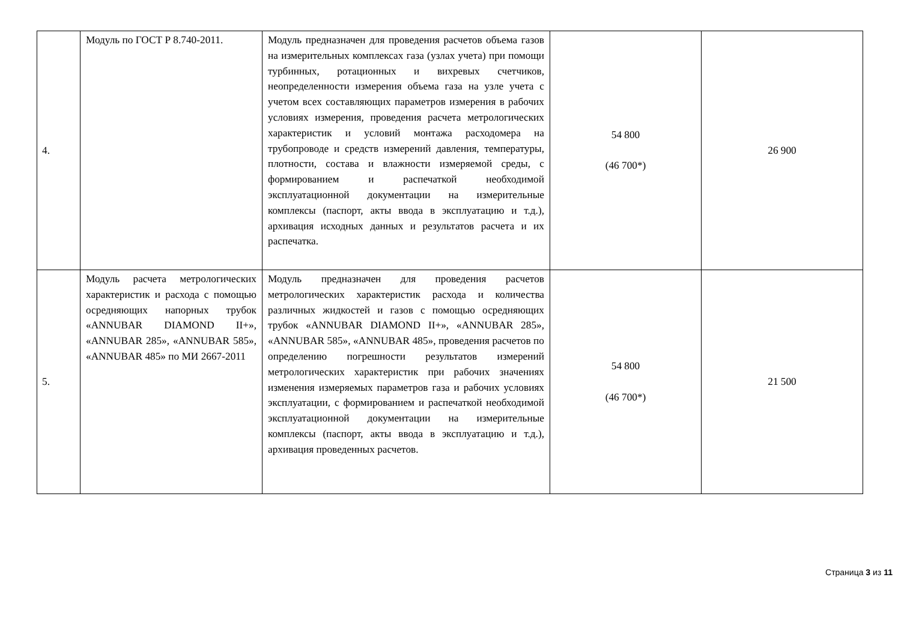| 4. | Модуль по ГОСТ Р 8.740-2011. | Модуль предназначен для проведения расчетов объема газов на измерительных комплексах газа (узлах учета) при помощи турбинных, ротационных и вихревых счетчиков, неопределенности измерения объема газа на узле учета с учетом всех составляющих параметров измерения в рабочих условиях измерения, проведения расчета метрологических характеристик и условий монтажа расходомера на трубопроводе и средств измерений давления, температуры, плотности, состава и влажности измеряемой среды, с формированием и распечаткой необходимой эксплуатационной документации на измерительные комплексы (паспорт, акты ввода в эксплуатацию и т.д.), архивация исходных данных и результатов расчета и их распечатка. | 54 800 (46 700*) | 26 900 |
| 5. | Модуль расчета метрологических характеристик и расхода с помощью осредняющих напорных трубок «ANNUBAR DIAMOND II+», «ANNUBAR 285», «ANNUBAR 585», «ANNUBAR 485» по МИ 2667-2011 | Модуль предназначен для проведения расчетов метрологических характеристик расхода и количества различных жидкостей и газов с помощью осредняющих трубок «ANNUBAR DIAMOND II+», «ANNUBAR 285», «ANNUBAR 585», «ANNUBAR 485», проведения расчетов по определению погрешности результатов измерений метрологических характеристик при рабочих значениях изменения измеряемых параметров газа и рабочих условиях эксплуатации, с формированием и распечаткой необходимой эксплуатационной документации на измерительные комплексы (паспорт, акты ввода в эксплуатацию и т.д.), архивация проведенных расчетов. | 54 800 (46 700*) | 21 500 |
Страница 3 из 11